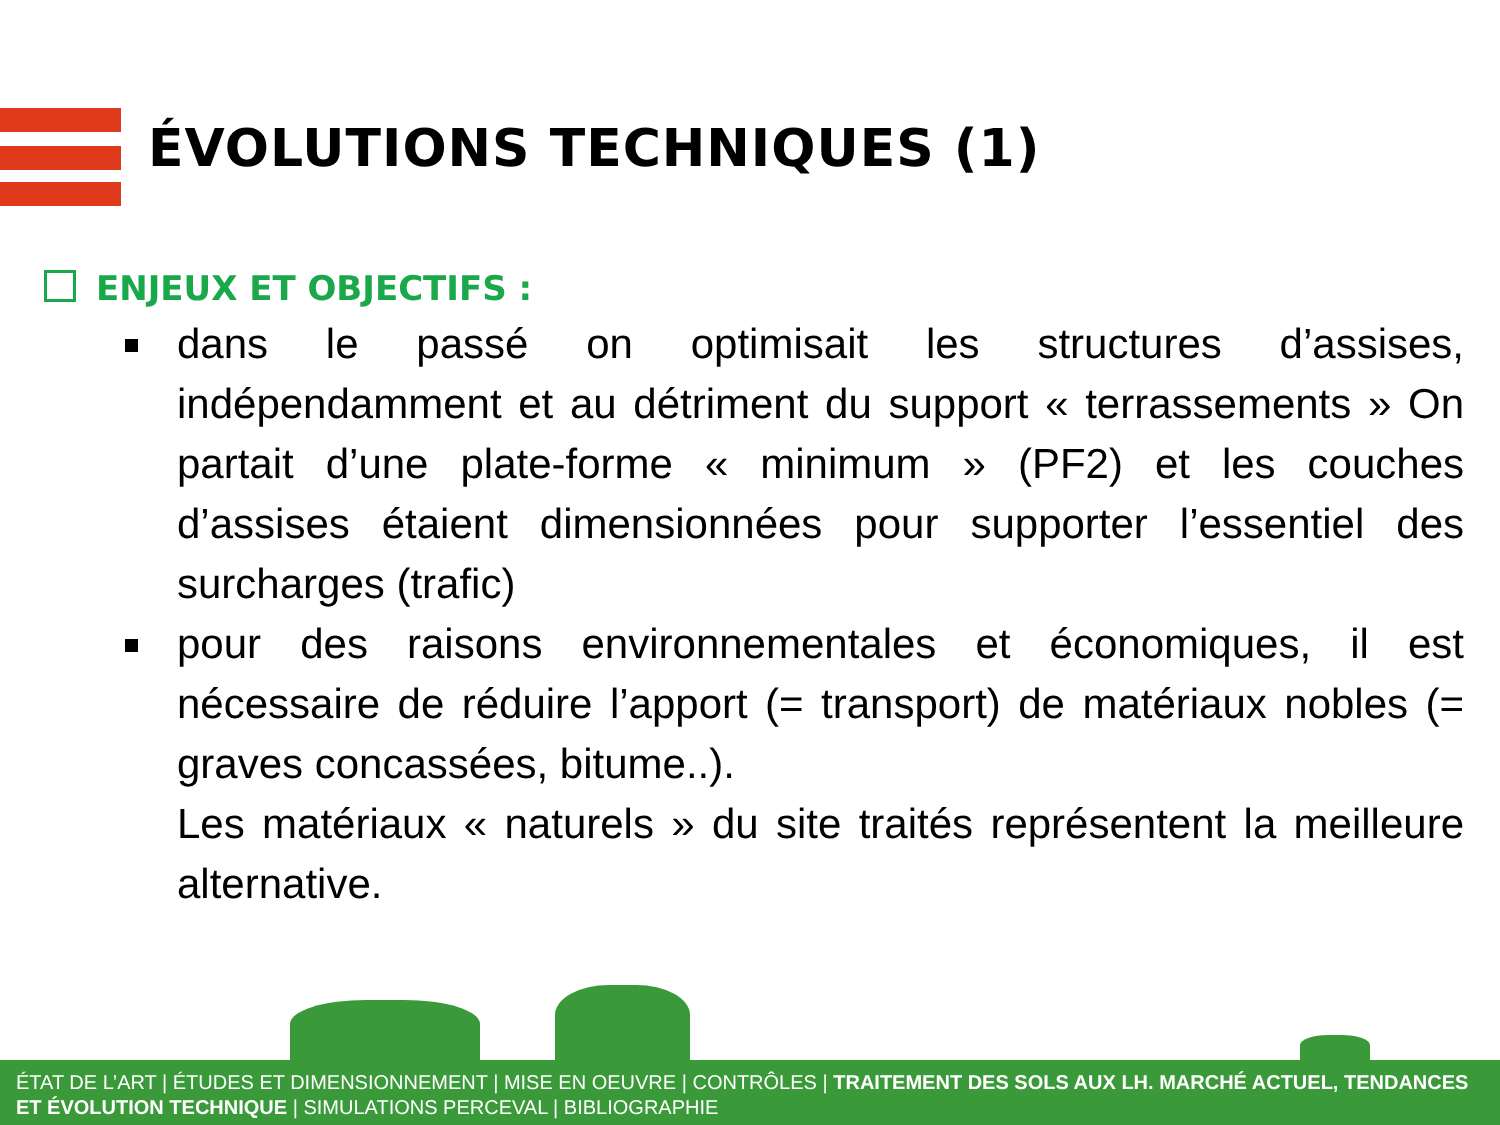ÉVOLUTIONS TECHNIQUES (1)
ENJEUX ET OBJECTIFS :
dans le passé on optimisait les structures d’assises, indépendamment et au détriment du support « terrassements » On partait d’une plate-forme « minimum » (PF2) et les couches d’assises étaient dimensionnées pour supporter l’essentiel des surcharges (trafic)
pour des raisons environnementales et économiques, il est nécessaire de réduire l’apport (= transport) de matériaux nobles (= graves concassées, bitume..).
Les matériaux « naturels » du site traités représentent la meilleure alternative.
ÉTAT DE L’ART | ÉTUDES ET DIMENSIONNEMENT | MISE EN OEUVRE | CONTRÔLES | TRAITEMENT DES SOLS AUX LH. MARCHÉ ACTUEL, TENDANCES ET ÉVOLUTION TECHNIQUE | SIMULATIONS PERCEVAL | BIBLIOGRAPHIE